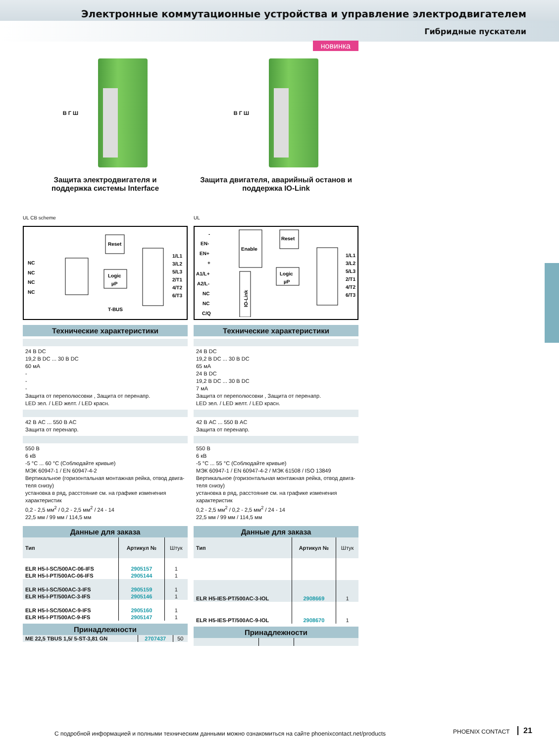Электронные коммутационные устройства и управление электродвигателем
Гибридные пускатели
В Г Ш
Защита электродвигателя и
поддержка системы Interface
UL CB scheme
NC
NC
NC
NC
Reset
Logic
µP
T-BUS
1/L1
3/L2
5/L3
2/T1
4/T2
6/T3
Технические характеристики
24 В DC
19,2 В DC ... 30 В DC
60 мА
-
-
-
Защита от переполюсовки , Защита от перенапр.
LED зел. / LED желт. / LED красн.
42 В AC ... 550 В AC
Защита от перенапр.
550 В
6 кВ
-5 °C ... 60 °C (Соблюдайте кривые)
МЭК 60947-1 / EN 60947-4-2
Вертикальное (горизонтальная монтажная рейка, отвод двига-теля снизу)
установка в ряд, расстояние см. на графике изменения характеристик
0,2 - 2,5 мм<sup>2</sup> / 0,2 - 2,5 мм<sup>2</sup> / 24 - 14
22,5 мм / 99 мм / 114,5 мм
Данные для заказа
| Тип | Артикул № | Штук |
| ELR H5-I-SC/500AC-06-IFS | 2905157 | 1 |
| ELR H5-I-PT/500AC-06-IFS | 2905144 | 1 |
| ELR H5-I-SC/500AC-3-IFS | 2905159 | 1 |
| ELR H5-I-PT/500AC-3-IFS | 2905146 | 1 |
| ELR H5-I-SC/500AC-9-IFS | 2905160 | 1 |
| ELR H5-I-PT/500AC-9-IFS | 2905147 | 1 |
Принадлежности
| ME 22,5 TBUS 1,5/ 5-ST-3,81 GN | 2707437 | 50 |
новинка
В Г Ш
Защита двигателя, аварийный останов и
поддержка IO-Link
UL
-
EN-
EN+
+
A1/L+
A2/L-
NC
NC
C/Q
Enable
Reset
Logic
µP
IO-Link
1/L1
3/L2
5/L3
2/T1
4/T2
6/T3
Технические характеристики
24 В DC
19,2 В DC ... 30 В DC
65 мА
24 В DC
19,2 В DC ... 30 В DC
7 мА
Защита от переполюсовки , Защита от перенапр.
LED зел. / LED желт. / LED красн.
42 В AC ... 550 В AC
Защита от перенапр.
550 В
6 кВ
-5 °C ... 55 °C (Соблюдайте кривые)
МЭК 60947-1 / EN 60947-4-2 / МЭК 61508 / ISO 13849
Вертикальное (горизонтальная монтажная рейка, отвод двига-теля снизу)
установка в ряд, расстояние см. на графике изменения характеристик
0,2 - 2,5 мм<sup>2</sup> / 0,2 - 2,5 мм<sup>2</sup> / 24 - 14
22,5 мм / 99 мм / 114,5 мм
Данные для заказа
| Тип | Артикул № | Штук |
| ELR H5-IES-PT/500AC-3-IOL | 2908669 | 1 |
| ELR H5-IES-PT/500AC-9-IOL | 2908670 | 1 |
Принадлежности
С подробной информацией и полными техническим данными можно ознакомиться на сайте phoenixcontact.net/products
PHOENIX CONTACT 21